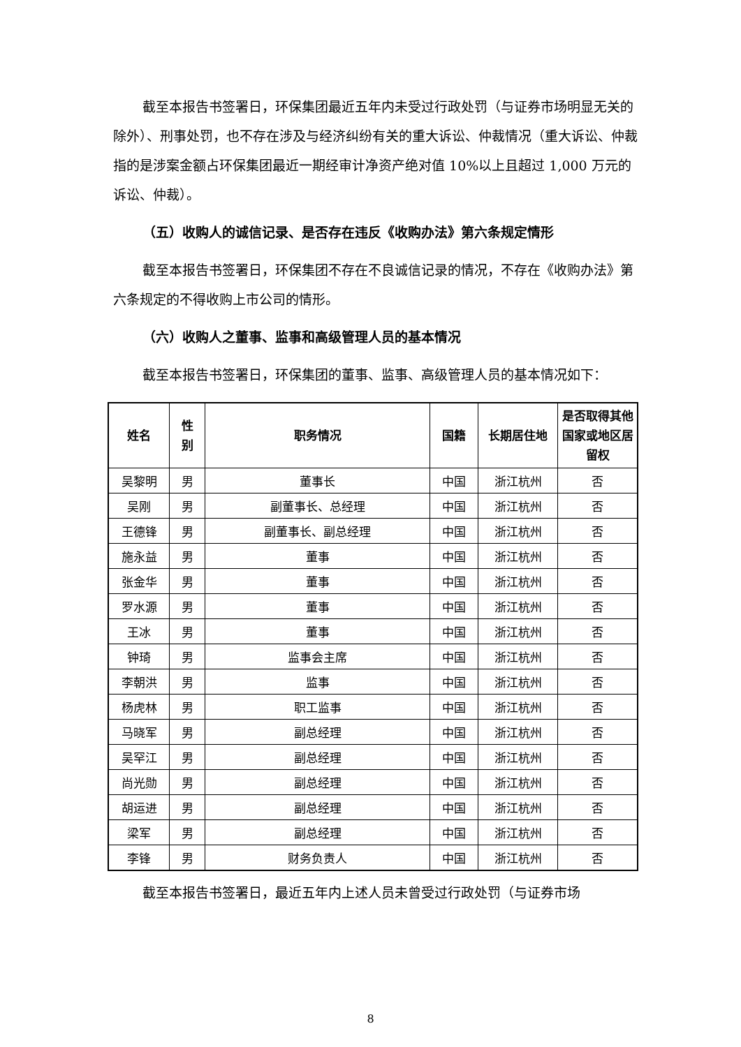截至本报告书签署日，环保集团最近五年内未受过行政处罚（与证券市场明显无关的除外）、刑事处罚，也不存在涉及与经济纠纷有关的重大诉讼、仲裁情况（重大诉讼、仲裁指的是涉案金额占环保集团最近一期经审计净资产绝对值 10%以上且超过 1,000 万元的诉讼、仲裁）。
（五）收购人的诚信记录、是否存在违反《收购办法》第六条规定情形
截至本报告书签署日，环保集团不存在不良诚信记录的情况，不存在《收购办法》第六条规定的不得收购上市公司的情形。
（六）收购人之董事、监事和高级管理人员的基本情况
截至本报告书签署日，环保集团的董事、监事、高级管理人员的基本情况如下：
| 姓名 | 性 别 | 职务情况 | 国籍 | 长期居住地 | 是否取得其他国家或地区居留权 |
| --- | --- | --- | --- | --- | --- |
| 吴黎明 | 男 | 董事长 | 中国 | 浙江杭州 | 否 |
| 吴刚 | 男 | 副董事长、总经理 | 中国 | 浙江杭州 | 否 |
| 王德锋 | 男 | 副董事长、副总经理 | 中国 | 浙江杭州 | 否 |
| 施永益 | 男 | 董事 | 中国 | 浙江杭州 | 否 |
| 张金华 | 男 | 董事 | 中国 | 浙江杭州 | 否 |
| 罗水源 | 男 | 董事 | 中国 | 浙江杭州 | 否 |
| 王冰 | 男 | 董事 | 中国 | 浙江杭州 | 否 |
| 钟琦 | 男 | 监事会主席 | 中国 | 浙江杭州 | 否 |
| 李朝洪 | 男 | 监事 | 中国 | 浙江杭州 | 否 |
| 杨虎林 | 男 | 职工监事 | 中国 | 浙江杭州 | 否 |
| 马晓军 | 男 | 副总经理 | 中国 | 浙江杭州 | 否 |
| 吴罕江 | 男 | 副总经理 | 中国 | 浙江杭州 | 否 |
| 尚光勋 | 男 | 副总经理 | 中国 | 浙江杭州 | 否 |
| 胡运进 | 男 | 副总经理 | 中国 | 浙江杭州 | 否 |
| 梁军 | 男 | 副总经理 | 中国 | 浙江杭州 | 否 |
| 李锋 | 男 | 财务负责人 | 中国 | 浙江杭州 | 否 |
截至本报告书签署日，最近五年内上述人员未曾受过行政处罚（与证券市场
8